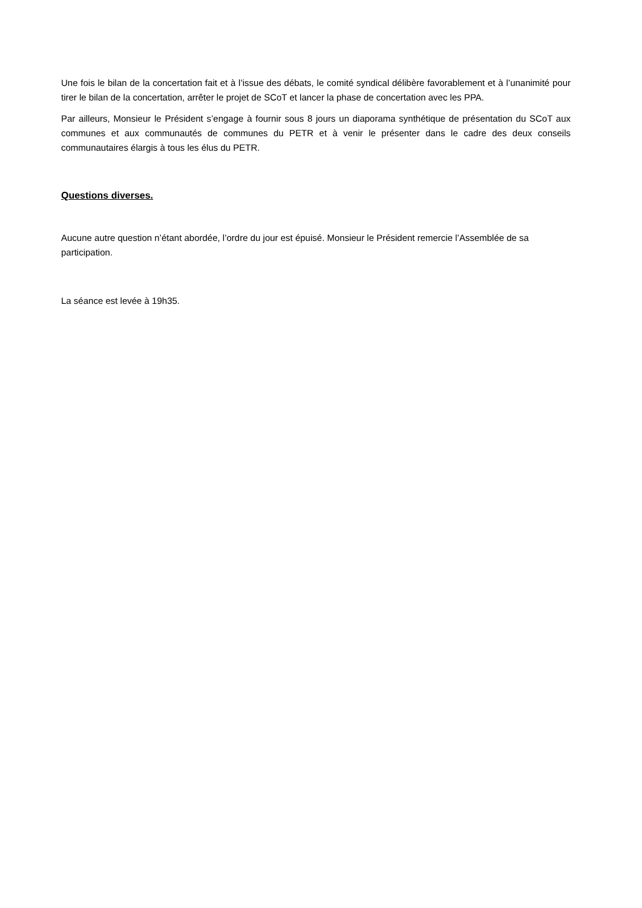Une fois le bilan de la concertation fait et à l’issue des débats, le comité syndical délibère favorablement et à l’unanimité pour tirer le bilan de la concertation, arrêter le projet de SCoT et lancer la phase de concertation avec les PPA.
Par ailleurs, Monsieur le Président s’engage à fournir sous 8 jours un diaporama synthétique de présentation du SCoT aux communes et aux communautés de communes du PETR et à venir le présenter dans le cadre des deux conseils communautaires élargis à tous les élus du PETR.
Questions diverses.
Aucune autre question n’étant abordée, l’ordre du jour est épuisé. Monsieur le Président remercie l’Assemblée de sa participation.
La séance est levée à 19h35.